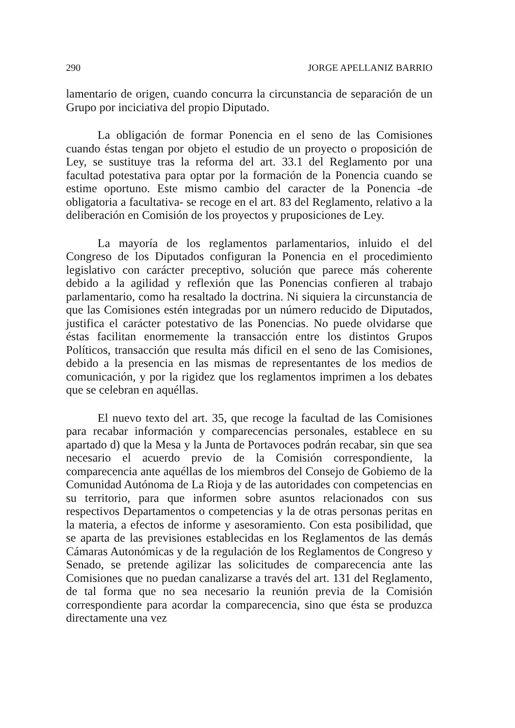290 JORGE APELLANIZ BARRIO
lamentario de origen, cuando concurra la circunstancia de separación de un Grupo por inciciativa del propio Diputado.
La obligación de formar Ponencia en el seno de las Comisiones cuando éstas tengan por objeto el estudio de un proyecto o proposición de Ley, se sustituye tras la reforma del art. 33.1 del Reglamento por una facultad potestativa para optar por la formación de la Ponencia cuando se estime oportuno. Este mismo cambio del caracter de la Ponencia -de obligatoria a facultativa- se recoge en el art. 83 del Reglamento, relativo a la deliberación en Comisión de los proyectos y pruposiciones de Ley.
La mayoría de los reglamentos parlamentarios, inluido el del Congreso de los Diputados configuran la Ponencia en el procedimiento legislativo con carácter preceptivo, solución que parece más coherente debido a la agilidad y reflexión que las Ponencias confieren al trabajo parlamentario, como ha resaltado la doctrina. Ni siquiera la circunstancia de que las Comisiones estén integradas por un número reducido de Diputados, justifica el carácter potestativo de las Ponencias. No puede olvidarse que éstas facilitan enormemente la transacción entre los distintos Grupos Políticos, transacción que resulta más dificil en el seno de las Comisiones, debido a la presencia en las mismas de representantes de los medios de comunicación, y por la rigidez que los reglamentos imprimen a los debates que se celebran en aquéllas.
El nuevo texto del art. 35, que recoge la facultad de las Comisiones para recabar información y comparecencias personales, establece en su apartado d) que la Mesa y la Junta de Portavoces podrán recabar, sin que sea necesario el acuerdo previo de la Comisión correspondiente, la comparecencia ante aquéllas de los miembros del Consejo de Gobiemo de la Comunidad Autónoma de La Rioja y de las autoridades con competencias en su territorio, para que informen sobre asuntos relacionados con sus respectivos Departamentos o competencias y la de otras personas peritas en la materia, a efectos de informe y asesoramiento. Con esta posibilidad, que se aparta de las previsiones establecidas en los Reglamentos de las demás Cámaras Autonómicas y de la regulación de los Reglamentos de Congreso y Senado, se pretende agilizar las solicitudes de comparecencia ante las Comisiones que no puedan canalizarse a través del art. 131 del Reglamento, de tal forma que no sea necesario la reunión previa de la Comisión correspondiente para acordar la comparecencia, sino que ésta se produzca directamente una vez